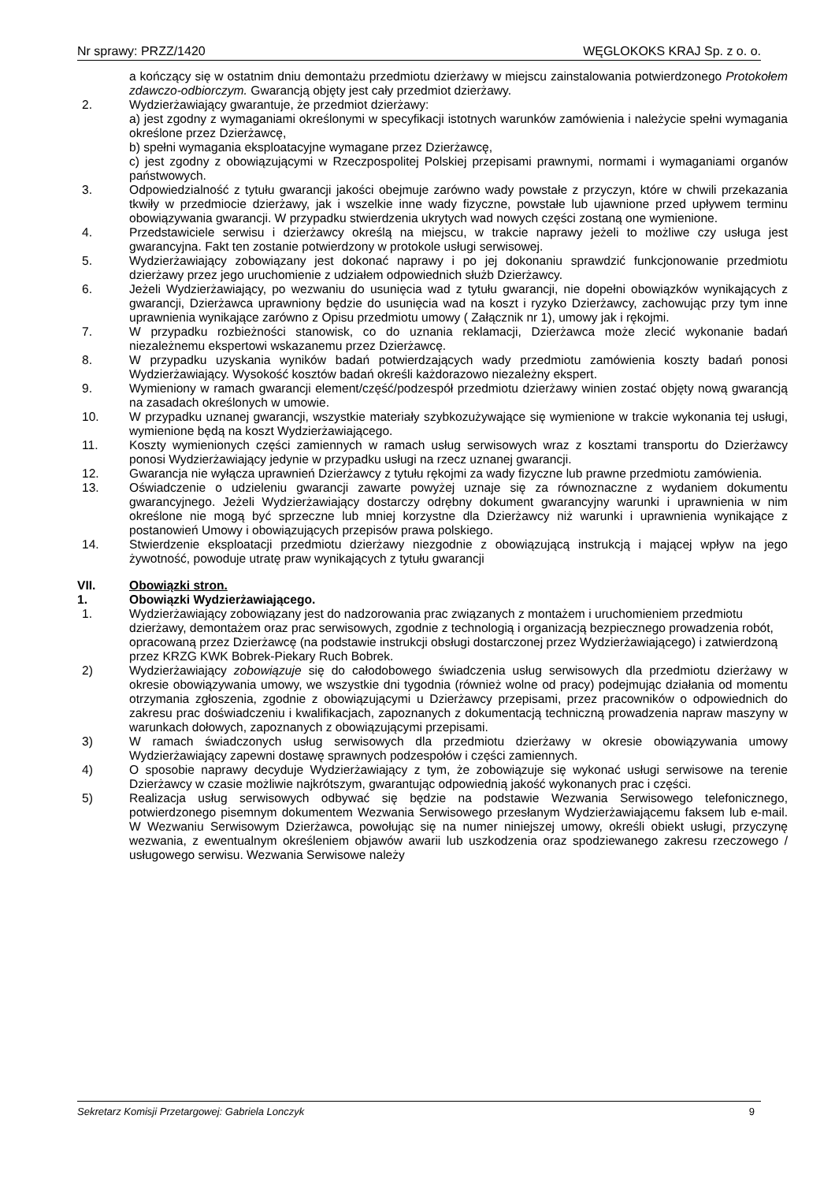Nr sprawy: PRZZ/1420 WĘGLOKOKS KRAJ Sp. z o. o.
a kończący się w ostatnim dniu demontażu przedmiotu dzierżawy w miejscu zainstalowania potwierdzonego Protokołem zdawczo-odbiorczym. Gwarancją objęty jest cały przedmiot dzierżawy.
2. Wydzierżawiający gwarantuje, że przedmiot dzierżawy:
a) jest zgodny z wymaganiami określonymi w specyfikacji istotnych warunków zamówienia i należycie spełni wymagania określone przez Dzierżawcę,
b) spełni wymagania eksploatacyjne wymagane przez Dzierżawcę,
c) jest zgodny z obowiązującymi w Rzeczpospolitej Polskiej przepisami prawnymi, normami i wymaganiami organów państwowych.
3. Odpowiedzialność z tytułu gwarancji jakości obejmuje zarówno wady powstałe z przyczyn, które w chwili przekazania tkwiły w przedmiocie dzierżawy, jak i wszelkie inne wady fizyczne, powstałe lub ujawnione przed upływem terminu obowiązywania gwarancji. W przypadku stwierdzenia ukrytych wad nowych części zostaną one wymienione.
4. Przedstawiciele serwisu i dzierżawcy określą na miejscu, w trakcie naprawy jeżeli to możliwe czy usługa jest gwarancyjna. Fakt ten zostanie potwierdzony w protokole usługi serwisowej.
5. Wydzierżawiający zobowiązany jest dokonać naprawy i po jej dokonaniu sprawdzić funkcjonowanie przedmiotu dzierżawy przez jego uruchomienie z udziałem odpowiednich służb Dzierżawcy.
6. Jeżeli Wydzierżawiający, po wezwaniu do usunięcia wad z tytułu gwarancji, nie dopełni obowiązków wynikających z gwarancji, Dzierżawca uprawniony będzie do usunięcia wad na koszt i ryzyko Dzierżawcy, zachowując przy tym inne uprawnienia wynikające zarówno z Opisu przedmiotu umowy ( Załącznik nr 1), umowy jak i rękojmi.
7. W przypadku rozbieżności stanowisk, co do uznania reklamacji, Dzierżawca może zlecić wykonanie badań niezależnemu ekspertowi wskazanemu przez Dzierżawcę.
8. W przypadku uzyskania wyników badań potwierdzających wady przedmiotu zamówienia koszty badań ponosi Wydzierżawiający. Wysokość kosztów badań określi każdorazowo niezależny ekspert.
9. Wymieniony w ramach gwarancji element/część/podzespół przedmiotu dzierżawy winien zostać objęty nową gwarancją na zasadach określonych w umowie.
10. W przypadku uznanej gwarancji, wszystkie materiały szybkozużywające się wymienione w trakcie wykonania tej usługi, wymienione będą na koszt Wydzierżawiającego.
11. Koszty wymienionych części zamiennych w ramach usług serwisowych wraz z kosztami transportu do Dzierżawcy ponosi Wydzierżawiający jedynie w przypadku usługi na rzecz uznanej gwarancji.
12. Gwarancja nie wyłącza uprawnień Dzierżawcy z tytułu rękojmi za wady fizyczne lub prawne przedmiotu zamówienia.
13. Oświadczenie o udzieleniu gwarancji zawarte powyżej uznaje się za równoznaczne z wydaniem dokumentu gwarancyjnego. Jeżeli Wydzierżawiający dostarczy odrębny dokument gwarancyjny warunki i uprawnienia w nim określone nie mogą być sprzeczne lub mniej korzystne dla Dzierżawcy niż warunki i uprawnienia wynikające z postanowień Umowy i obowiązujących przepisów prawa polskiego.
14. Stwierdzenie eksploatacji przedmiotu dzierżawy niezgodnie z obowiązującą instrukcją i mającej wpływ na jego żywotność, powoduje utratę praw wynikających z tytułu gwarancji
VII. Obowiązki stron.
1. Obowiązki Wydzierżawiającego.
1. Wydzierżawiający zobowiązany jest do nadzorowania prac związanych z montażem i uruchomieniem przedmiotu dzierżawy, demontażem oraz prac serwisowych, zgodnie z technologią i organizacją bezpiecznego prowadzenia robót, opracowaną przez Dzierżawcę (na podstawie instrukcji obsługi dostarczonej przez Wydzierżawiającego) i zatwierdzoną przez KRZG KWK Bobrek-Piekary Ruch Bobrek.
2) Wydzierżawiający zobowiązuje się do całodobowego świadczenia usług serwisowych dla przedmiotu dzierżawy w okresie obowiązywania umowy, we wszystkie dni tygodnia (również wolne od pracy) podejmując działania od momentu otrzymania zgłoszenia, zgodnie z obowiązującymi u Dzierżawcy przepisami, przez pracowników o odpowiednich do zakresu prac doświadczeniu i kwalifikacjach, zapoznanych z dokumentacją techniczną prowadzenia napraw maszyny w warunkach dołowych, zapoznanych z obowiązującymi przepisami.
3) W ramach świadczonych usług serwisowych dla przedmiotu dzierżawy w okresie obowiązywania umowy Wydzierżawiający zapewni dostawę sprawnych podzespołów i części zamiennych.
4) O sposobie naprawy decyduje Wydzierżawiający z tym, że zobowiązuje się wykonać usługi serwisowe na terenie Dzierżawcy w czasie możliwie najkrótszym, gwarantując odpowiednią jakość wykonanych prac i części.
5) Realizacja usług serwisowych odbywać się będzie na podstawie Wezwania Serwisowego telefonicznego, potwierdzonego pisemnym dokumentem Wezwania Serwisowego przesłanym Wydzierżawiającemu faksem lub e-mail. W Wezwaniu Serwisowym Dzierżawca, powołując się na numer niniejszej umowy, określi obiekt usługi, przyczynę wezwania, z ewentualnym określeniem objawów awarii lub uszkodzenia oraz spodziewanego zakresu rzeczowego / usługowego serwisu. Wezwania Serwisowe należy
Sekretarz Komisji Przetargowej: Gabriela Lonczyk 9